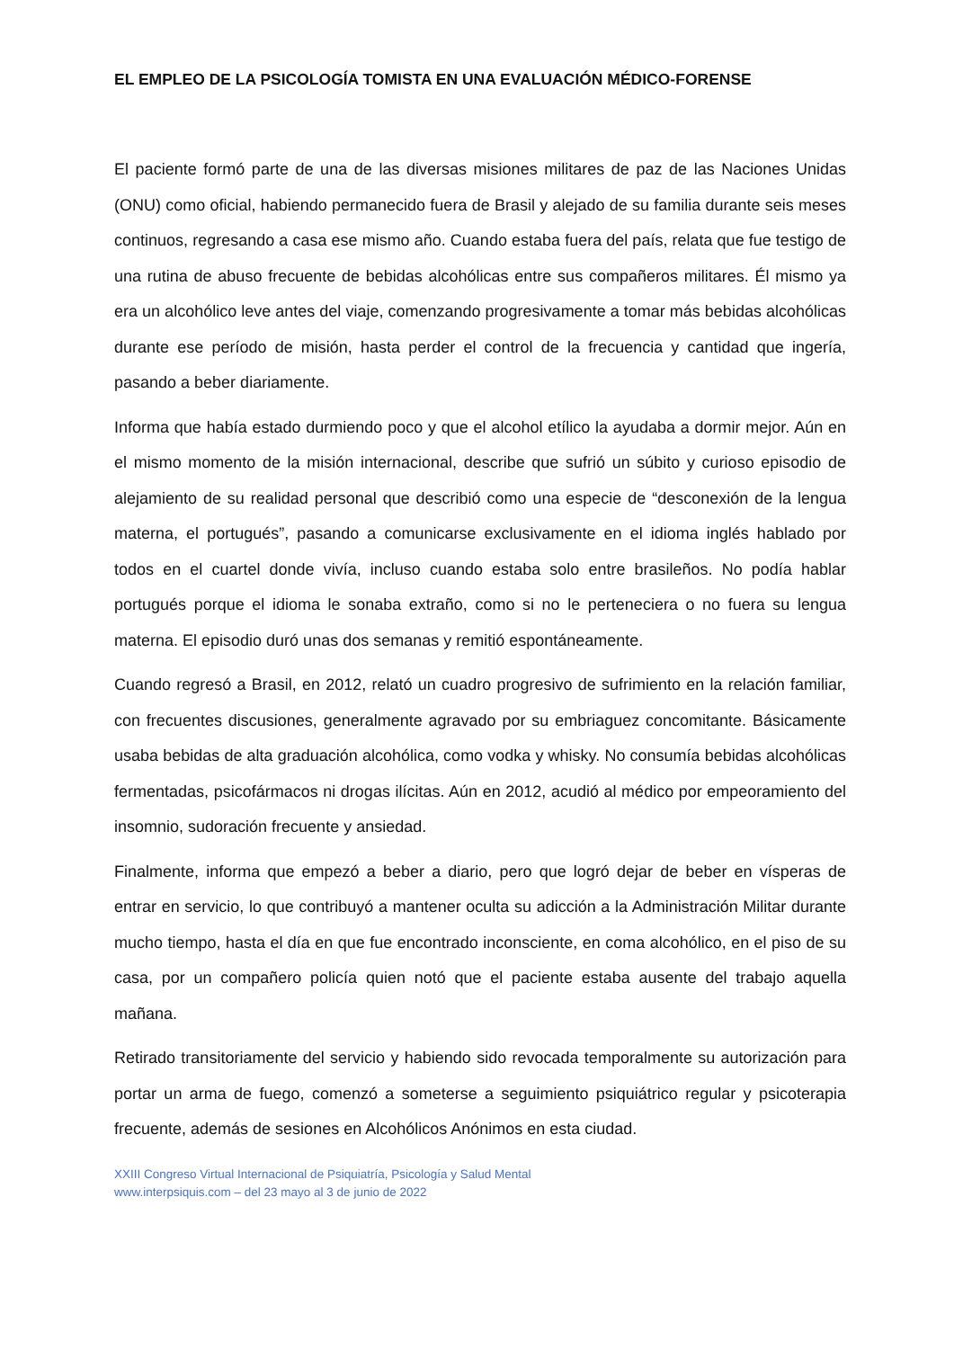EL EMPLEO DE LA PSICOLOGÍA TOMISTA EN UNA EVALUACIÓN MÉDICO-FORENSE
El paciente formó parte de una de las diversas misiones militares de paz de las Naciones Unidas (ONU) como oficial, habiendo permanecido fuera de Brasil y alejado de su familia durante seis meses continuos, regresando a casa ese mismo año. Cuando estaba fuera del país, relata que fue testigo de una rutina de abuso frecuente de bebidas alcohólicas entre sus compañeros militares. Él mismo ya era un alcohólico leve antes del viaje, comenzando progresivamente a tomar más bebidas alcohólicas durante ese período de misión, hasta perder el control de la frecuencia y cantidad que ingería, pasando a beber diariamente.
Informa que había estado durmiendo poco y que el alcohol etílico la ayudaba a dormir mejor. Aún en el mismo momento de la misión internacional, describe que sufrió un súbito y curioso episodio de alejamiento de su realidad personal que describió como una especie de “desconexión de la lengua materna, el portugués”, pasando a comunicarse exclusivamente en el idioma inglés hablado por todos en el cuartel donde vivía, incluso cuando estaba solo entre brasileños. No podía hablar portugués porque el idioma le sonaba extraño, como si no le perteneciera o no fuera su lengua materna. El episodio duró unas dos semanas y remitió espontáneamente.
Cuando regresó a Brasil, en 2012, relató un cuadro progresivo de sufrimiento en la relación familiar, con frecuentes discusiones, generalmente agravado por su embriaguez concomitante. Básicamente usaba bebidas de alta graduación alcohólica, como vodka y whisky. No consumía bebidas alcohólicas fermentadas, psicofármacos ni drogas ilícitas. Aún en 2012, acudió al médico por empeoramiento del insomnio, sudoración frecuente y ansiedad.
Finalmente, informa que empezó a beber a diario, pero que logró dejar de beber en vísperas de entrar en servicio, lo que contribuyó a mantener oculta su adicción a la Administración Militar durante mucho tiempo, hasta el día en que fue encontrado inconsciente, en coma alcohólico, en el piso de su casa, por un compañero policía quien notó que el paciente estaba ausente del trabajo aquella mañana.
Retirado transitoriamente del servicio y habiendo sido revocada temporalmente su autorización para portar un arma de fuego, comenzó a someterse a seguimiento psiquiátrico regular y psicoterapia frecuente, además de sesiones en Alcohólicos Anónimos en esta ciudad.
XXIII Congreso Virtual Internacional de Psiquiatría, Psicología y Salud Mental
www.interpsiquis.com – del 23 mayo al 3 de junio de 2022